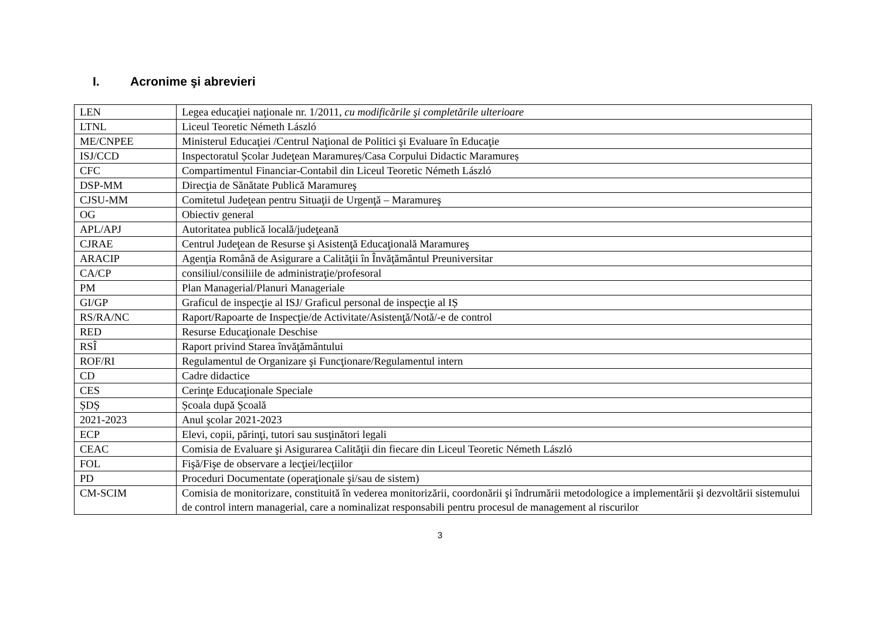I. Acronime şi abrevieri
| LEN | Legea educaţiei naţionale nr. 1/2011, cu modificările şi completările ulterioare |
| LTNL | Liceul Teoretic Németh László |
| ME/CNPEE | Ministerul Educaţiei /Centrul Naţional de Politici şi Evaluare în Educaţie |
| ISJ/CCD | Inspectoratul Școlar Judeţean Maramureș/Casa Corpului Didactic Maramureș |
| CFC | Compartimentul Financiar-Contabil din Liceul Teoretic Németh László |
| DSP-MM | Direcţia de Sănătate Publică Maramureş |
| CJSU-MM | Comitetul Judeţean pentru Situaţii de Urgenţă – Maramureş |
| OG | Obiectiv general |
| APL/APJ | Autoritatea publică locală/judeţeană |
| CJRAE | Centrul Judeţean de Resurse şi Asistenţă Educaţională Maramureş |
| ARACIP | Agenţia Română de Asigurare a Calităţii în Învăţământul Preuniversitar |
| CA/CP | consiliul/consiliile de administraţie/profesoral |
| PM | Plan Managerial/Planuri Manageriale |
| GI/GP | Graficul de inspecţie al ISJ/ Graficul personal de inspecţie al IȘ |
| RS/RA/NC | Raport/Rapoarte de Inspecţie/de Activitate/Asistenţă/Notă/-e de control |
| RED | Resurse Educaţionale Deschise |
| RSÎ | Raport privind Starea învăţământului |
| ROF/RI | Regulamentul de Organizare şi Funcţionare/Regulamentul intern |
| CD | Cadre didactice |
| CES | Cerinţe Educaţionale Speciale |
| ȘDȘ | Școala după Școală |
| 2021-2023 | Anul şcolar 2021-2023 |
| ECP | Elevi, copii, părinţi, tutori sau susţinători legali |
| CEAC | Comisia de Evaluare şi Asigurarea Calităţii din fiecare din Liceul Teoretic Németh László |
| FOL | Fişă/Fişe de observare a lecţiei/lecţiilor |
| PD | Proceduri Documentate (operaţionale şi/sau de sistem) |
| CM-SCIM | Comisia de monitorizare, constituită în vederea monitorizării, coordonării şi îndrumării metodologice a implementării şi dezvoltării sistemului de control intern managerial, care a nominalizat responsabili pentru procesul de management al riscurilor |
3